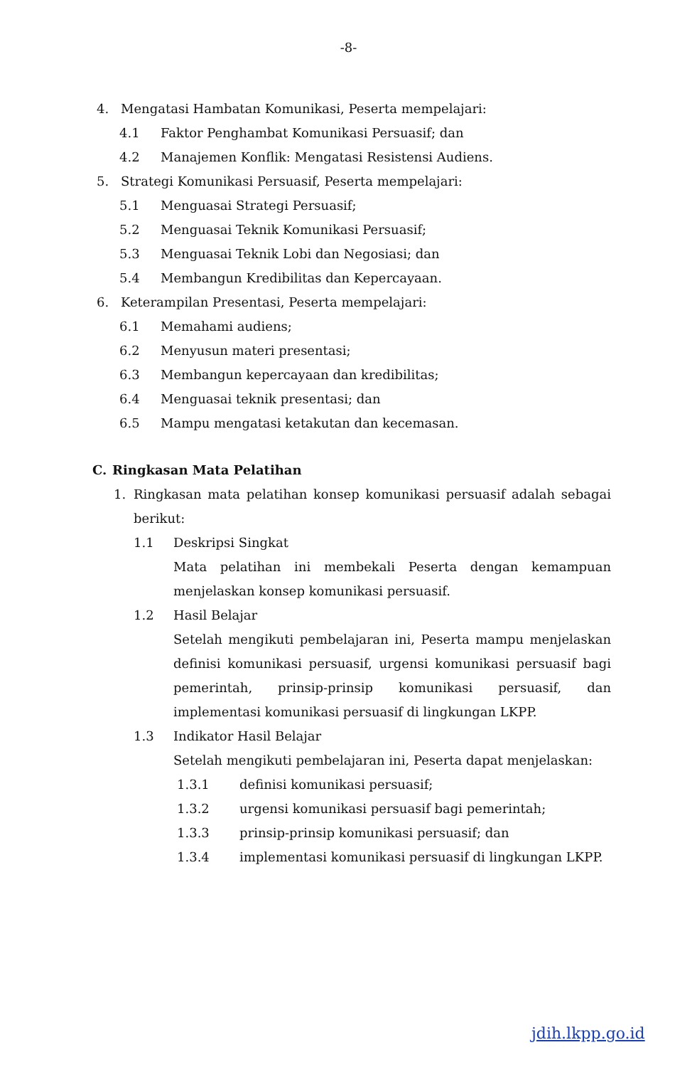-8-
4. Mengatasi Hambatan Komunikasi, Peserta mempelajari:
4.1 Faktor Penghambat Komunikasi Persuasif; dan
4.2 Manajemen Konflik: Mengatasi Resistensi Audiens.
5. Strategi Komunikasi Persuasif, Peserta mempelajari:
5.1 Menguasai Strategi Persuasif;
5.2 Menguasai Teknik Komunikasi Persuasif;
5.3 Menguasai Teknik Lobi dan Negosiasi; dan
5.4 Membangun Kredibilitas dan Kepercayaan.
6. Keterampilan Presentasi, Peserta mempelajari:
6.1 Memahami audiens;
6.2 Menyusun materi presentasi;
6.3 Membangun kepercayaan dan kredibilitas;
6.4 Menguasai teknik presentasi; dan
6.5 Mampu mengatasi ketakutan dan kecemasan.
C. Ringkasan Mata Pelatihan
1.
Ringkasan mata pelatihan konsep komunikasi persuasif adalah sebagai berikut:
1.1 Deskripsi Singkat
Mata pelatihan ini membekali Peserta dengan kemampuan menjelaskan konsep komunikasi persuasif.
1.2 Hasil Belajar
Setelah mengikuti pembelajaran ini, Peserta mampu menjelaskan definisi komunikasi persuasif, urgensi komunikasi persuasif bagi pemerintah, prinsip-prinsip komunikasi persuasif, dan implementasi komunikasi persuasif di lingkungan LKPP.
1.3 Indikator Hasil Belajar
Setelah mengikuti pembelajaran ini, Peserta dapat menjelaskan:
1.3.1 definisi komunikasi persuasif;
1.3.2 urgensi komunikasi persuasif bagi pemerintah;
1.3.3 prinsip-prinsip komunikasi persuasif; dan
1.3.4
implementasi komunikasi persuasif di lingkungan LKPP.
jdih.lkpp.go.id